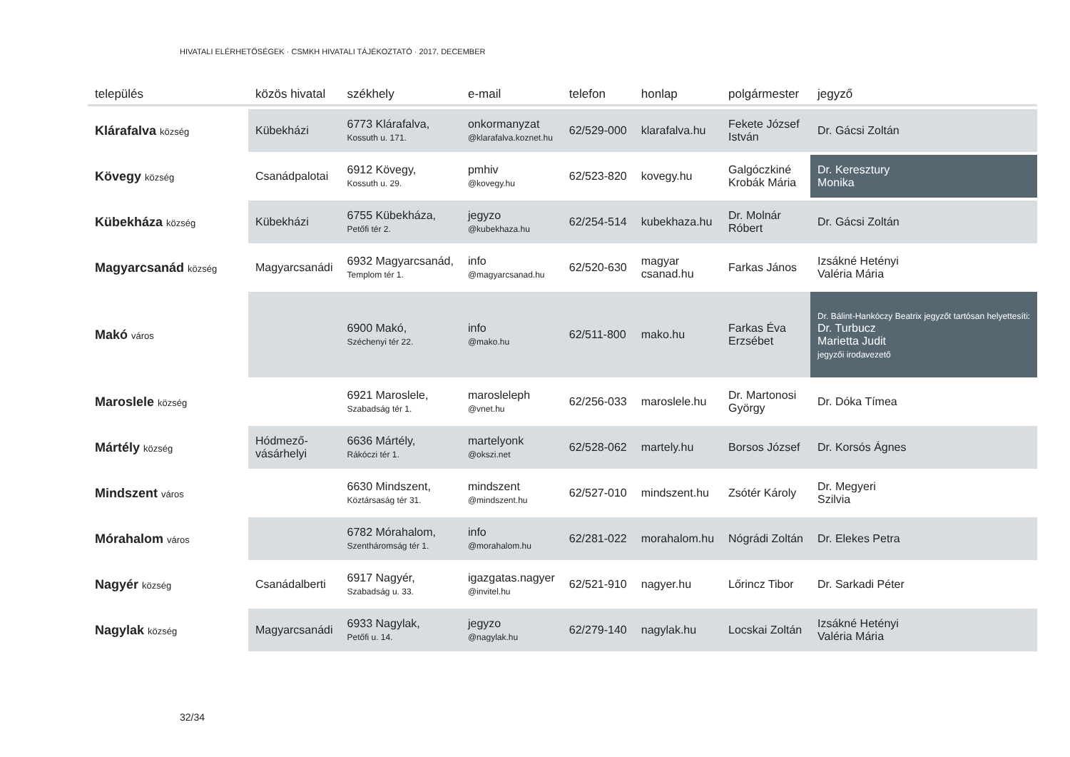HIVATALI ELÉRHETŐSÉGEK · CSMKH HIVATALI TÁJÉKOZTATÓ · 2017. DECEMBER
| település | közös hivatal | székhely | e-mail | telefon | honlap | polgármester | jegyző |
| --- | --- | --- | --- | --- | --- | --- | --- |
| Klárafalva község | Kübekházi | 6773 Klárafalva, Kossuth u. 171. | onkormanyzat @klarafalva.koznet.hu | 62/529-000 | klarafalva.hu | Fekete József István | Dr. Gácsi Zoltán |
| Kövegy község | Csanádpalotai | 6912 Kövegy, Kossuth u. 29. | pmhiv @kovegy.hu | 62/523-820 | kovegy.hu | Galgóczkiné Krobák Mária | Dr. Keresztury Monika |
| Kübekháza község | Kübekházi | 6755 Kübekháza, Petőfi tér 2. | jegyzo @kubekhaza.hu | 62/254-514 | kubekhaza.hu | Dr. Molnár Róbert | Dr. Gácsi Zoltán |
| Magyarcsanád község | Magyarcsanádi | 6932 Magyarcsanád, Templom tér 1. | info @magyarcsanad.hu | 62/520-630 | magyar csanad.hu | Farkas János | Izsákné Hetényi Valéria Mária |
| Makó város | | 6900 Makó, Széchenyi tér 22. | info @mako.hu | 62/511-800 | mako.hu | Farkas Éva Erzsébet | Dr. Bálint-Hankóczy Beatrix jegyzőt tartósan helyettesíti: Dr. Turbucz Marietta Judit jegyzői irodavezető |
| Maroslele község | | 6921 Maroslele, Szabadság tér 1. | marosleleph @vnet.hu | 62/256-033 | maroslele.hu | Dr. Martonosi György | Dr. Dóka Tímea |
| Mártély község | Hódmező- vásárhelyi | 6636 Mártély, Rákóczi tér 1. | martelyonk @okszi.net | 62/528-062 | martely.hu | Borsos József | Dr. Korsós Ágnes |
| Mindszent város | | 6630 Mindszent, Köztársaság tér 31. | mindszent @mindszent.hu | 62/527-010 | mindszent.hu | Zsótér Károly | Dr. Megyeri Szilvia |
| Mórahalom város | | 6782 Mórahalom, Szentháromság tér 1. | info @morahalom.hu | 62/281-022 | morahalom.hu | Nógrádi Zoltán | Dr. Elekes Petra |
| Nagyér község | Csanádalberti | 6917 Nagyér, Szabadság u. 33. | igazgatas.nagyer @invitel.hu | 62/521-910 | nagyer.hu | Lőrincz Tibor | Dr. Sarkadi Péter |
| Nagylak község | Magyarcsanádi | 6933 Nagylak, Petőfi u. 14. | jegyzo @nagylak.hu | 62/279-140 | nagylak.hu | Locskai Zoltán | Izsákné Hetényi Valéria Mária |
32/34